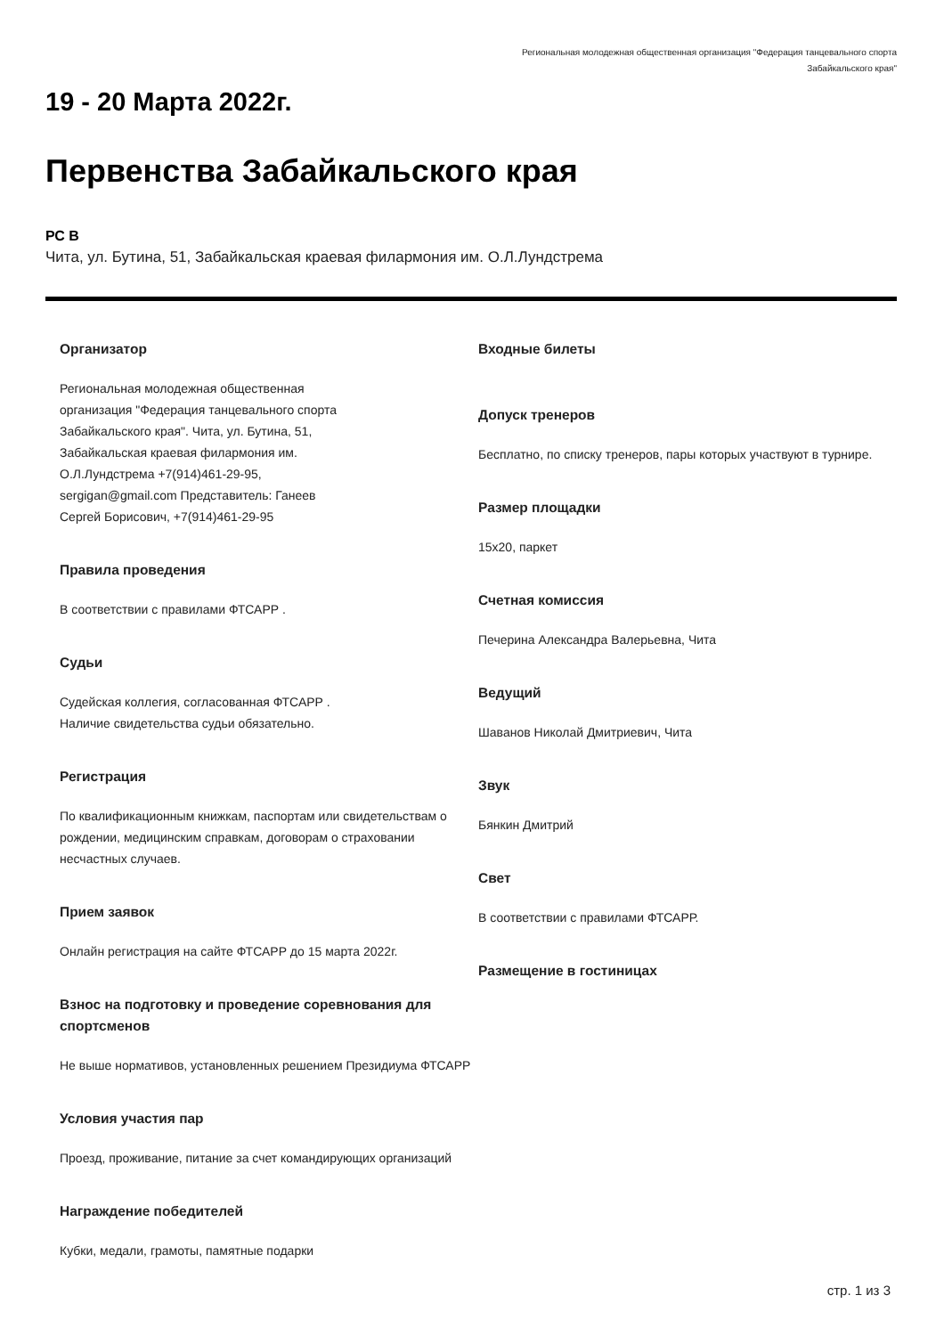Региональная молодежная общественная организация "Федерация танцевального спорта
Забайкальского края"
19 - 20 Марта 2022г.
Первенства Забайкальского края
РС В
Чита, ул. Бутина, 51, Забайкальская краевая филармония им. О.Л.Лундстрема
Организатор
Региональная молодежная общественная организация "Федерация танцевального спорта Забайкальского края". Чита, ул. Бутина, 51, Забайкальская краевая филармония им. О.Л.Лундстрема +7(914)461-29-95, sergigan@gmail.com Представитель: Ганеев Сергей Борисович, +7(914)461-29-95
Правила проведения
В соответствии с правилами ФТСАРР .
Судьи
Судейская коллегия, согласованная ФТСАРР .
Наличие свидетельства судьи обязательно.
Регистрация
По квалификационным книжкам, паспортам или свидетельствам о рождении, медицинским справкам, договорам о страховании несчастных случаев.
Прием заявок
Онлайн регистрация на сайте ФТСАРР до 15 марта 2022г.
Взнос на подготовку и проведение соревнования для спортсменов
Не выше нормативов, установленных решением Президиума ФТСАРР
Условия участия пар
Проезд, проживание, питание за счет командирующих организаций
Награждение победителей
Кубки, медали, грамоты, памятные подарки
Входные билеты
Допуск тренеров
Бесплатно, по списку тренеров, пары которых участвуют в турнире.
Размер площадки
15x20, паркет
Счетная комиссия
Печерина Александра Валерьевна, Чита
Ведущий
Шаванов Николай Дмитриевич, Чита
Звук
Бянкин Дмитрий
Свет
В соответствии с правилами ФТСАРР.
Размещение в гостиницах
стр. 1 из 3